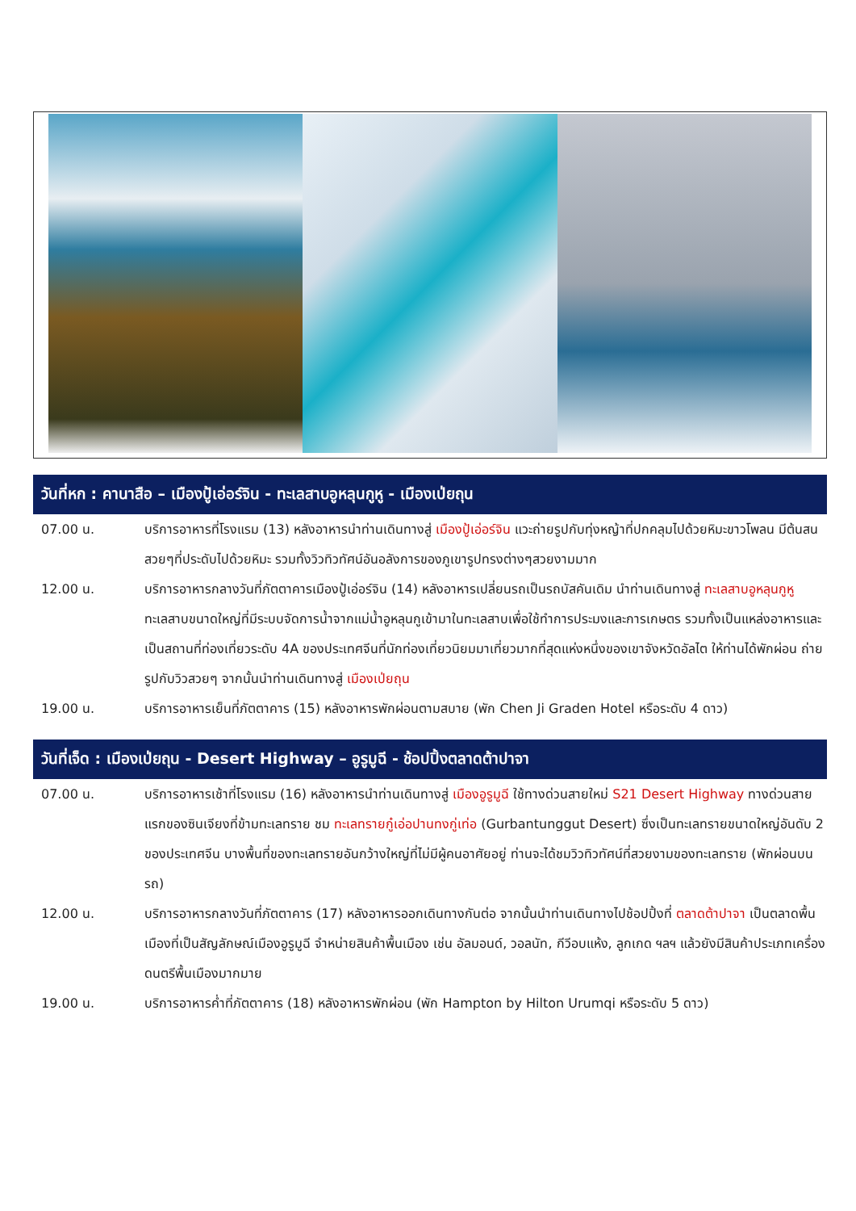วันที่หก : คานาสือ – เมืองปู้เอ่อร์จิน - ทะเลสาบอูหลุนกูหู - เมืองเป่ยถุน
07.00 น. บริการอาหารที่โรงแรม (13) หลังอาหารนำท่านเดินทางสู่ เมืองปู้เอ่อร์จิน แวะถ่ายรูปกับทุ่งหญ้าที่ปกคลุมไปด้วยหิมะขาวโพลน มีต้นสนสวยๆที่ประดับไปด้วยหิมะ รวมทั้งวิวทิวทัศน์อันอลังการของภูเขารูปทรงต่างๆสวยงามมาก
12.00 น. บริการอาหารกลางวันที่ภัตตาคารเมืองปู้เอ่อร์จิน (14) หลังอาหารเปลี่ยนรถเป็นรถบัสคันเดิม นำท่านเดินทางสู่ ทะเลสาบอูหลุนกูหู ทะเลสาบขนาดใหญ่ที่มีระบบจัดการน้ำจากแม่น้ำอูหลุนกูเข้ามาในทะเลสาบเพื่อใช้ทำการประมงและการเกษตร รวมทั้งเป็นแหล่งอาหารและเป็นสถานที่ท่องเที่ยวระดับ 4A ของประเทศจีนที่นักท่องเที่ยวนิยมมาเที่ยวมากที่สุดแห่งหนึ่งของเขาจังหวัดอัลไต ให้ท่านได้พักผ่อน ถ่ายรูปกับวิวสวยๆ จากนั้นนำท่านเดินทางสู่ เมืองเป่ยถุน
19.00 น. บริการอาหารเย็นที่ภัตตาคาร (15) หลังอาหารพักผ่อนตามสบาย (พัก Chen Ji Graden Hotel หรือระดับ 4 ดาว)
วันที่เจ็ด : เมืองเป่ยถุน - Desert Highway – อูรูมูฉี - ช้อปปิ้งตลาดต้าปาจา
07.00 น. บริการอาหารเช้าที่โรงแรม (16) หลังอาหารนำท่านเดินทางสู่ เมืองอูรูมูฉี ใช้ทางด่วนสายใหม่ S21 Desert Highway ทางด่วนสายแรกของซินเจียงที่ข้ามทะเลทราย ชม ทะเลทรายกู๋เอ่อปานทงกู่เท่อ (Gurbantunggut Desert) ซึ่งเป็นทะเลทรายขนาดใหญ่อันดับ 2 ของประเทศจีน บางพื้นที่ของทะเลทรายอันกว้างใหญ่ที่ไม่มีผู้คนอาศัยอยู่ ท่านจะได้ชมวิวทิวทัศน์ที่สวยงามของทะเลทราย (พักผ่อนบนรถ)
12.00 น. บริการอาหารกลางวันที่ภัตตาคาร (17) หลังอาหารออกเดินทางกันต่อ จากนั้นนำท่านเดินทางไปช้อปปิ้งที่ ตลาดต้าปาจา เป็นตลาดพื้นเมืองที่เป็นสัญลักษณ์เมืองอูรูมูฉี จำหน่ายสินค้าพื้นเมือง เช่น อัลมอนด์, วอลนัท, กีวีอบแห้ง, ลูกเกด ฯลฯ แล้วยังมีสินค้าประเภทเครื่องดนตรีพื้นเมืองมากมาย
19.00 น. บริการอาหารค่ำที่ภัตตาคาร (18) หลังอาหารพักผ่อน (พัก Hampton by Hilton Urumqi หรือระดับ 5 ดาว)